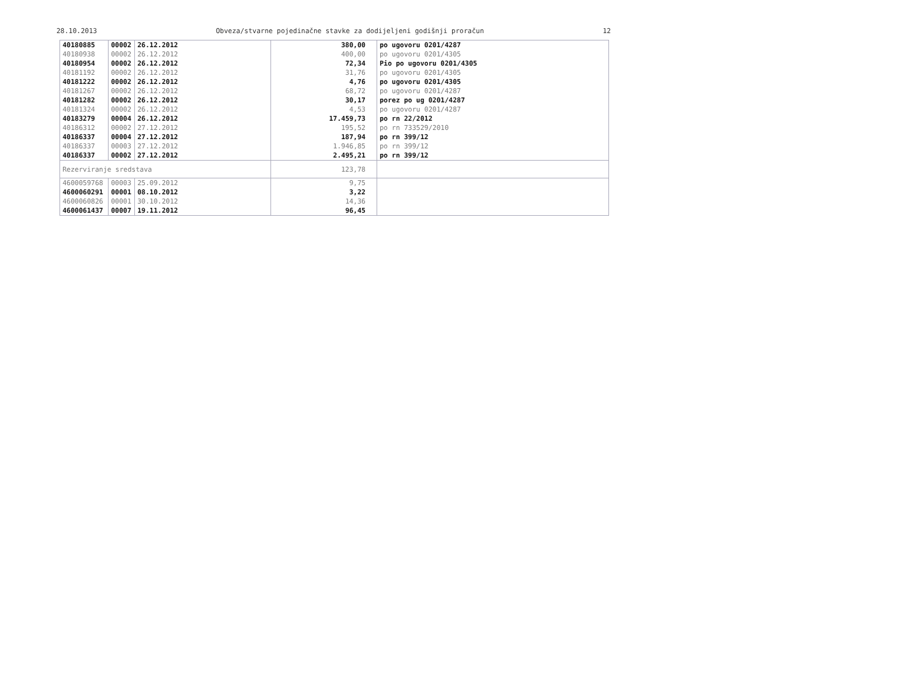28.10.2013 Obveza/stvarne pojedinačne stavke za dodijeljeni godišnji proračun 12
| 40180885 | 00002 | 26.12.2012 | 380,00 | po ugovoru 0201/4287 |
| 40180938 | 00002 | 26.12.2012 | 400,00 | po ugovoru 0201/4305 |
| 40180954 | 00002 | 26.12.2012 | 72,34 | Pio po ugovoru 0201/4305 |
| 40181192 | 00002 | 26.12.2012 | 31,76 | po ugovoru 0201/4305 |
| 40181222 | 00002 | 26.12.2012 | 4,76 | po ugovoru 0201/4305 |
| 40181267 | 00002 | 26.12.2012 | 68,72 | po ugovoru 0201/4287 |
| 40181282 | 00002 | 26.12.2012 | 30,17 | porez po ug 0201/4287 |
| 40181324 | 00002 | 26.12.2012 | 4,53 | po ugovoru 0201/4287 |
| 40183279 | 00004 | 26.12.2012 | 17.459,73 | po rn 22/2012 |
| 40186312 | 00002 | 27.12.2012 | 195,52 | po rn 733529/2010 |
| 40186337 | 00004 | 27.12.2012 | 187,94 | po rn 399/12 |
| 40186337 | 00003 | 27.12.2012 | 1.946,85 | po rn 399/12 |
| 40186337 | 00002 | 27.12.2012 | 2.495,21 | po rn 399/12 |
| Rezerviranje sredstava | | | 123,78 | |
| 4600059768 | 00003 | 25.09.2012 | 9,75 | |
| 4600060291 | 00001 | 08.10.2012 | 3,22 | |
| 4600060826 | 00001 | 30.10.2012 | 14,36 | |
| 4600061437 | 00007 | 19.11.2012 | 96,45 | |